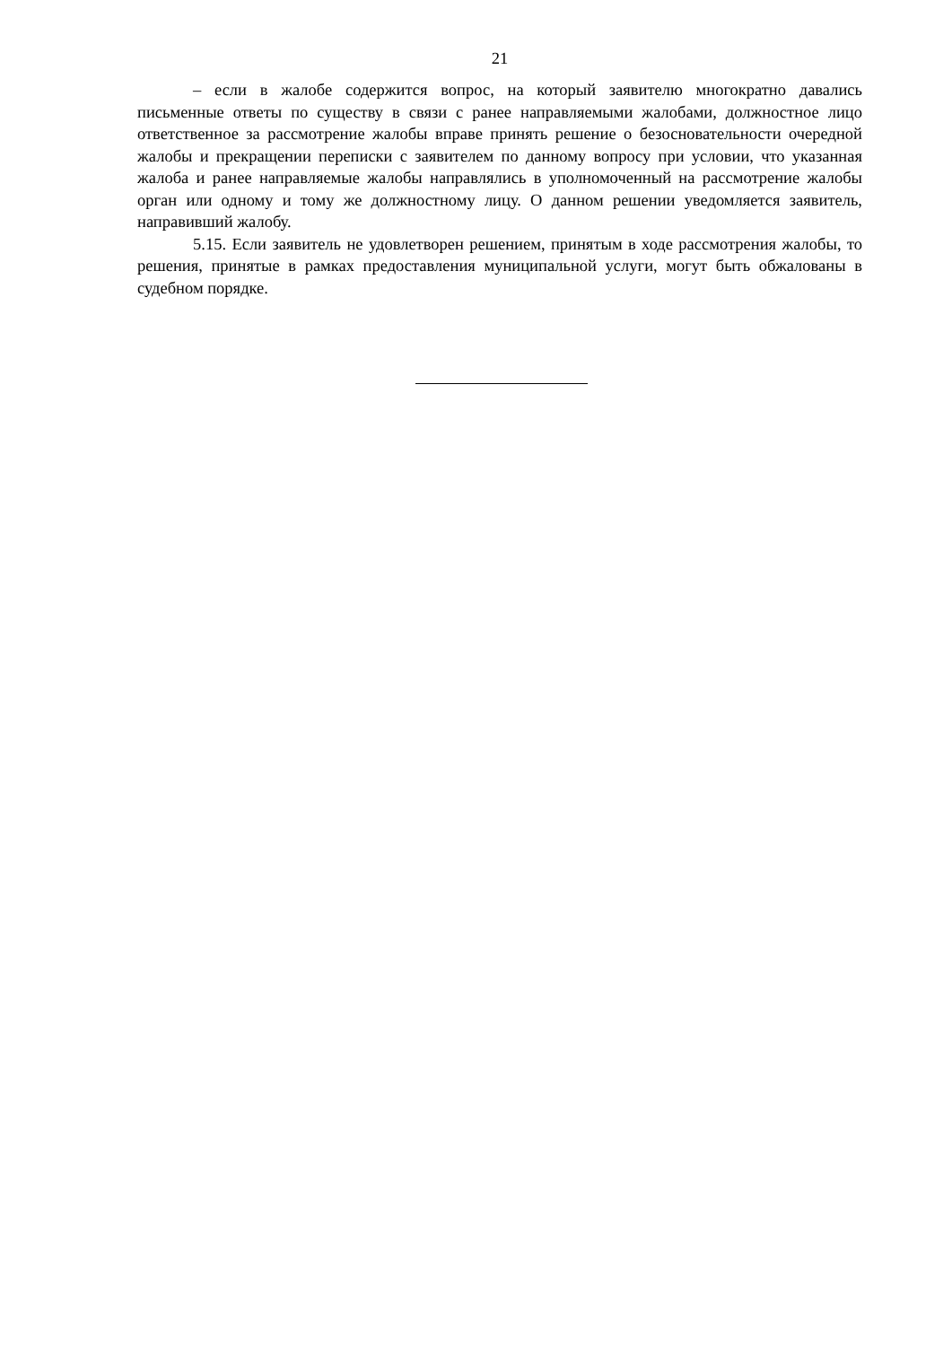21
– если в жалобе содержится вопрос, на который заявителю многократно давались письменные ответы по существу в связи с ранее направляемыми жалобами, должностное лицо ответственное за рассмотрение жалобы вправе принять решение о безосновательности очередной жалобы и прекращении переписки с заявителем по данному вопросу при условии, что указанная жалоба и ранее направляемые жалобы направлялись в уполномоченный на рассмотрение жалобы орган или одному и тому же должностному лицу. О данном решении уведомляется заявитель, направивший жалобу.
5.15. Если заявитель не удовлетворен решением, принятым в ходе рассмотрения жалобы, то решения, принятые в рамках предоставления муниципальной услуги, могут быть обжалованы в судебном порядке.